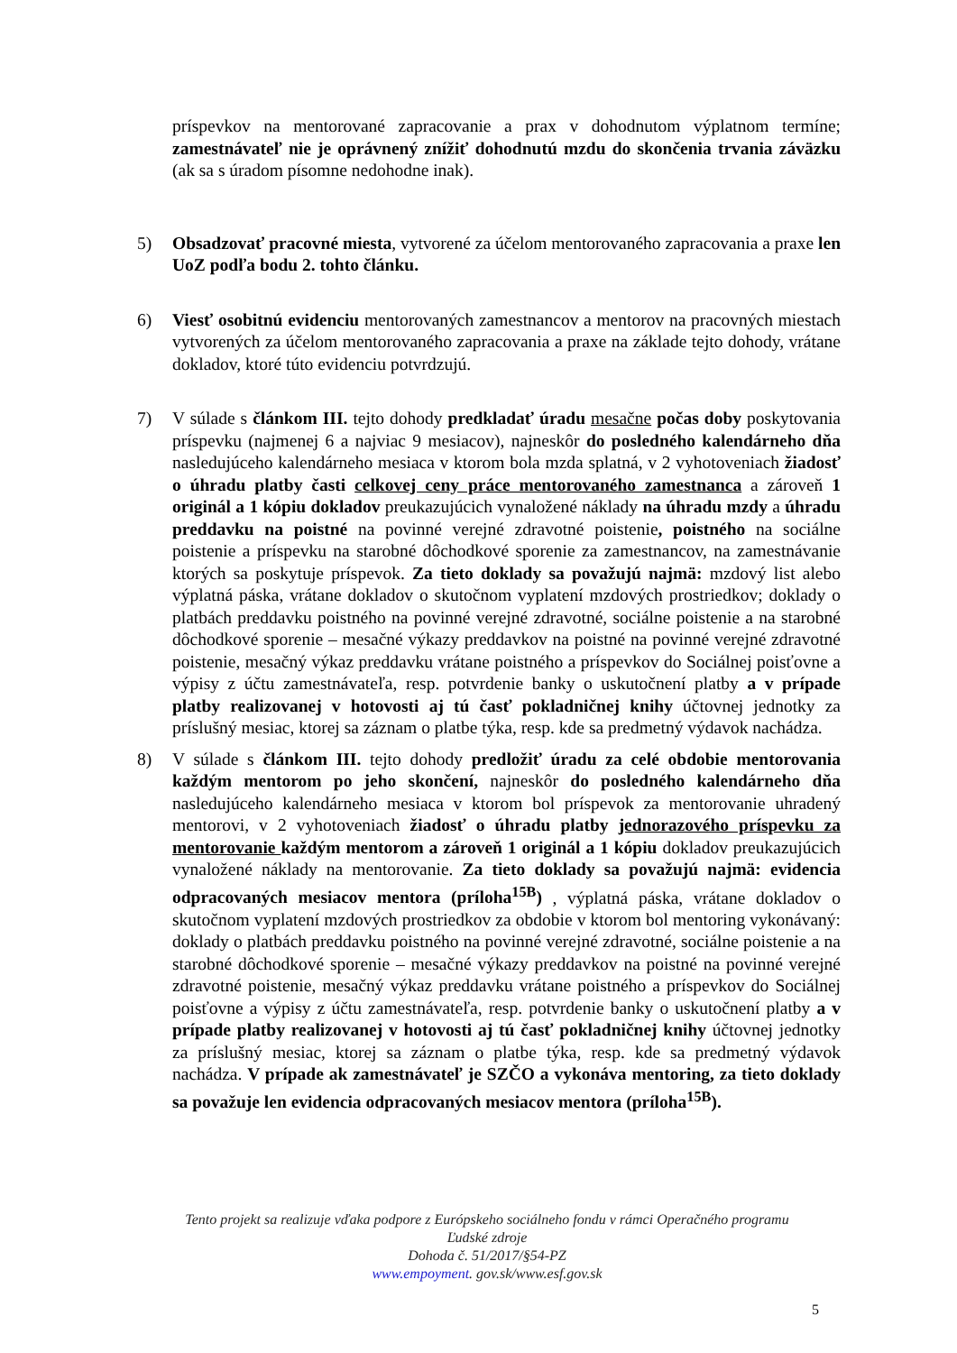príspevkov na mentorované zapracovanie a prax v dohodnutom výplatnom termíne; zamestnávateľ nie je oprávnený znížiť dohodnutú mzdu do skončenia trvania záväzku (ak sa s úradom písomne nedohodne inak).
5) Obsadzovať pracovné miesta, vytvorené za účelom mentorovaného zapracovania a praxe len UoZ podľa bodu 2. tohto článku.
6) Viesť osobitnú evidenciu mentorovaných zamestnancov a mentorov na pracovných miestach vytvorených za účelom mentorovaného zapracovania a praxe na základe tejto dohody, vrátane dokladov, ktoré túto evidenciu potvrdzujú.
7) V súlade s článkom III. tejto dohody predkladať úradu mesačne počas doby poskytovania príspevku (najmenej 6 a najviac 9 mesiacov), najneskôr do posledného kalendárneho dňa nasledujúceho kalendárneho mesiaca v ktorom bola mzda splatná, v 2 vyhotoveniach žiadosť o úhradu platby časti celkovej ceny práce mentorovaného zamestnanca a zároveň 1 originál a 1 kópiu dokladov preukazujúcich vynaložené náklady na úhradu mzdy a úhradu preddavku na poistné na povinné verejné zdravotné poistenie, poistného na sociálne poistenie a príspevku na starobné dôchodkové sporenie za zamestnancov, na zamestnávanie ktorých sa poskytuje príspevok. Za tieto doklady sa považujú najmä: mzdový list alebo výplatná páska, vrátane dokladov o skutočnom vyplatení mzdových prostriedkov; doklady o platbách preddavku poistného na povinné verejné zdravotné, sociálne poistenie a na starobné dôchodkové sporenie – mesačné výkazy preddavkov na poistné na povinné verejné zdravotné poistenie, mesačný výkaz preddavku vrátane poistného a príspevkov do Sociálnej poisťovne a výpisy z účtu zamestnávateľa, resp. potvrdenie banky o uskutočnení platby a v prípade platby realizovanej v hotovosti aj tú časť pokladničnej knihy účtovnej jednotky za príslušný mesiac, ktorej sa záznam o platbe týka, resp. kde sa predmetný výdavok nachádza.
8) V súlade s článkom III. tejto dohody predložiť úradu za celé obdobie mentorovania každým mentorom po jeho skončení, najneskôr do posledného kalendárneho dňa nasledujúceho kalendárneho mesiaca v ktorom bol príspevok za mentorovanie uhradený mentorovi, v 2 vyhotoveniach žiadosť o úhradu platby jednorazového príspevku za mentorovanie každým mentorom a zároveň 1 originál a 1 kópiu dokladov preukazujúcich vynaložené náklady na mentorovanie. Za tieto doklady sa považujú najmä: evidencia odpracovaných mesiacov mentora (príloha<sup>15B</sup>) , výplatná páska, vrátane dokladov o skutočnom vyplatení mzdových prostriedkov za obdobie v ktorom bol mentoring vykonávaný: doklady o platbách preddavku poistného na povinné verejné zdravotné, sociálne poistenie a na starobné dôchodkové sporenie – mesačné výkazy preddavkov na poistné na povinné verejné zdravotné poistenie, mesačný výkaz preddavku vrátane poistného a príspevkov do Sociálnej poisťovne a výpisy z účtu zamestnávateľa, resp. potvrdenie banky o uskutočnení platby a v prípade platby realizovanej v hotovosti aj tú časť pokladničnej knihy účtovnej jednotky za príslušný mesiac, ktorej sa záznam o platbe týka, resp. kde sa predmetný výdavok nachádza. V prípade ak zamestnávateľ je SZČO a vykonáva mentoring, za tieto doklady sa považuje len evidencia odpracovaných mesiacov mentora (príloha<sup>15B</sup>).
Tento projekt sa realizuje vďaka podpore z Európskeho sociálneho fondu v rámci Operačného programu
Ľudské zdroje
Dohoda č. 51/2017/§54-PZ
www.empoyment. gov.sk/www.esf.gov.sk
5